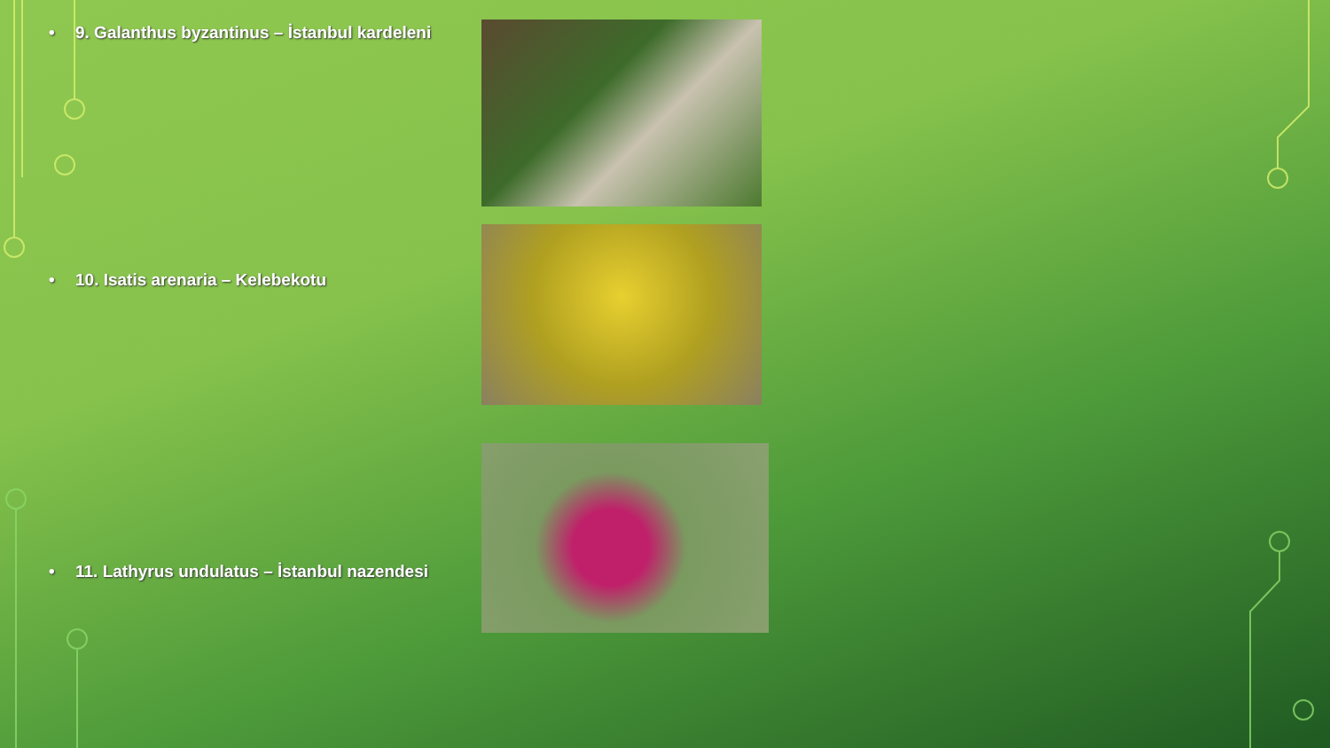• 9. Galanthus byzantinus – İstanbul kardeleni
• 10. Isatis arenaria – Kelebekotu
• 11. Lathyrus undulatus – İstanbul nazendesi